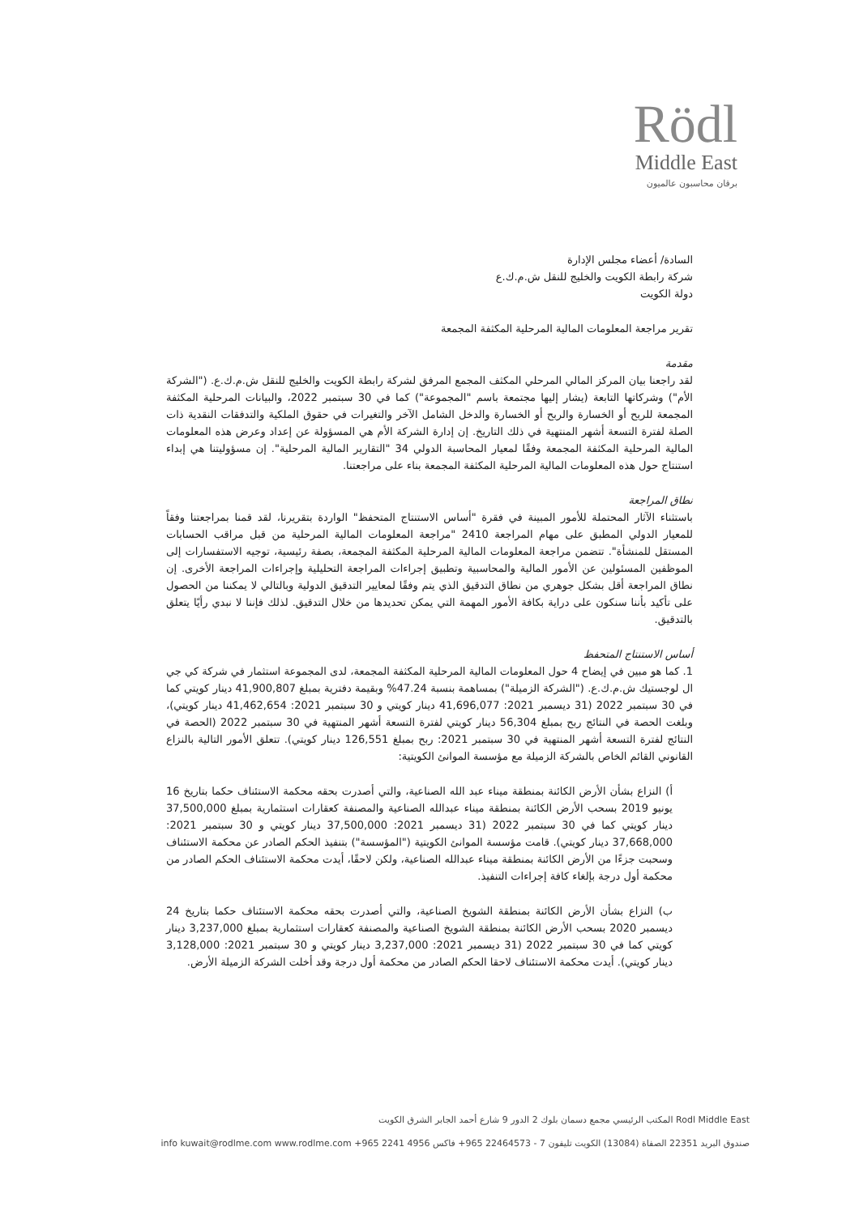Rödl
Middle East
برقان محاسبون عالميون
السادة/ أعضاء مجلس الإدارة
شركة رابطة الكويت والخليج للنقل ش.م.ك.ع
دولة الكويت
تقرير مراجعة المعلومات المالية المرحلية المكثفة المجمعة
مقدمة
لقد راجعنا بيان المركز المالي المرحلي المكثف المجمع المرفق لشركة رابطة الكويت والخليج للنقل ش.م.ك.ع. ("الشركة الأم") وشركاتها التابعة (يشار إليها مجتمعة باسم "المجموعة") كما في 30 سبتمبر 2022، والبيانات المرحلية المكثفة المجمعة للربح أو الخسارة والربح أو الخسارة والدخل الشامل الآخر والتغيرات في حقوق الملكية والتدفقات النقدية ذات الصلة لفترة التسعة أشهر المنتهية في ذلك التاريخ. إن إدارة الشركة الأم هي المسؤولة عن إعداد وعرض هذه المعلومات المالية المرحلية المكثفة المجمعة وفقًا لمعيار المحاسبة الدولي 34 "التقارير المالية المرحلية". إن مسؤوليتنا هي إبداء استنتاج حول هذه المعلومات المالية المرحلية المكثفة المجمعة بناء على مراجعتنا.
نطاق المراجعة
باستثناء الآثار المحتملة للأمور المبينة في فقرة "أساس الاستنتاج المتحفظ" الواردة بتقريرنا، لقد قمنا بمراجعتنا وفقاً للمعيار الدولي المطبق على مهام المراجعة 2410 "مراجعة المعلومات المالية المرحلية من قبل مراقب الحسابات المستقل للمنشأة". تتضمن مراجعة المعلومات المالية المرحلية المكثفة المجمعة، بصفة رئيسية، توجيه الاستفسارات إلى الموظفين المسئولين عن الأمور المالية والمحاسبية وتطبيق إجراءات المراجعة التحليلية وإجراءات المراجعة الأخرى. إن نطاق المراجعة أقل بشكل جوهري من نطاق التدقيق الذي يتم وفقًا لمعايير التدقيق الدولية وبالتالي لا يمكننا من الحصول على تأكيد بأننا سنكون على دراية بكافة الأمور المهمة التي يمكن تحديدها من خلال التدقيق. لذلك فإننا لا نبدي رأيًا يتعلق بالتدقيق.
أساس الاستنتاج المتحفظ
1. كما هو مبين في إيضاح 4 حول المعلومات المالية المرحلية المكثفة المجمعة، لدى المجموعة استثمار في شركة كي جي ال لوجستيك ش.م.ك.ع. ("الشركة الزميلة") بمساهمة بنسبة 47.24% وبقيمة دفترية بمبلغ 41,900,807 دينار كويتي كما في 30 سبتمبر 2022 (31 ديسمبر 2021: 41,696,077 دينار كويتي و 30 سبتمبر 2021: 41,462,654 دينار كويتي)، وبلغت الحصة في النتائج ربح بمبلغ 56,304 دينار كويتي لفترة التسعة أشهر المنتهية في 30 سبتمبر 2022 (الحصة في النتائج لفترة التسعة أشهر المنتهية في 30 سبتمبر 2021: ربح بمبلغ 126,551 دينار كويتي). تتعلق الأمور التالية بالنزاع القانوني القائم الخاص بالشركة الزميلة مع مؤسسة الموانئ الكويتية:
أ) النزاع بشأن الأرض الكائنة بمنطقة ميناء عبد الله الصناعية، والتي أصدرت بحقه محكمة الاستئناف حكما بتاريخ 16 يونيو 2019 بسحب الأرض الكائنة بمنطقة ميناء عبدالله الصناعية والمصنفة كعقارات استثمارية بمبلغ 37,500,000 دينار كويتي كما في 30 سبتمبر 2022 (31 ديسمبر 2021: 37,500,000 دينار كويتي و 30 سبتمبر 2021: 37,668,000 دينار كويتي). قامت مؤسسة الموانئ الكويتية ("المؤسسة") بتنفيذ الحكم الصادر عن محكمة الاستئناف وسحبت جزءًا من الأرض الكائنة بمنطقة ميناء عبدالله الصناعية، ولكن لاحقًا، أيدت محكمة الاستئناف الحكم الصادر من محكمة أول درجة بإلغاء كافة إجراءات التنفيذ.
ب) النزاع بشأن الأرض الكائنة بمنطقة الشويخ الصناعية، والتي أصدرت بحقه محكمة الاستئناف حكما بتاريخ 24 ديسمبر 2020 بسحب الأرض الكائنة بمنطقة الشويخ الصناعية والمصنفة كعقارات استثمارية بمبلغ 3,237,000 دينار كويتي كما في 30 سبتمبر 2022 (31 ديسمبر 2021: 3,237,000 دينار كويتي و 30 سبتمبر 2021: 3,128,000 دينار كويتي). أيدت محكمة الاستئناف لاحقا الحكم الصادر من محكمة أول درجة وقد أخلت الشركة الزميلة الأرض.
Rodl Middle East المكتب الرئيسي مجمع دسمان بلوك 2 الدور 9 شارع أحمد الجابر الشرق الكويت
صندوق البريد 22351 الصفاة (13084) الكويت تليفون 7 - 22464573 965+ فاكس 4956 2241 965+ info kuwait@rodlme.com www.rodlme.com